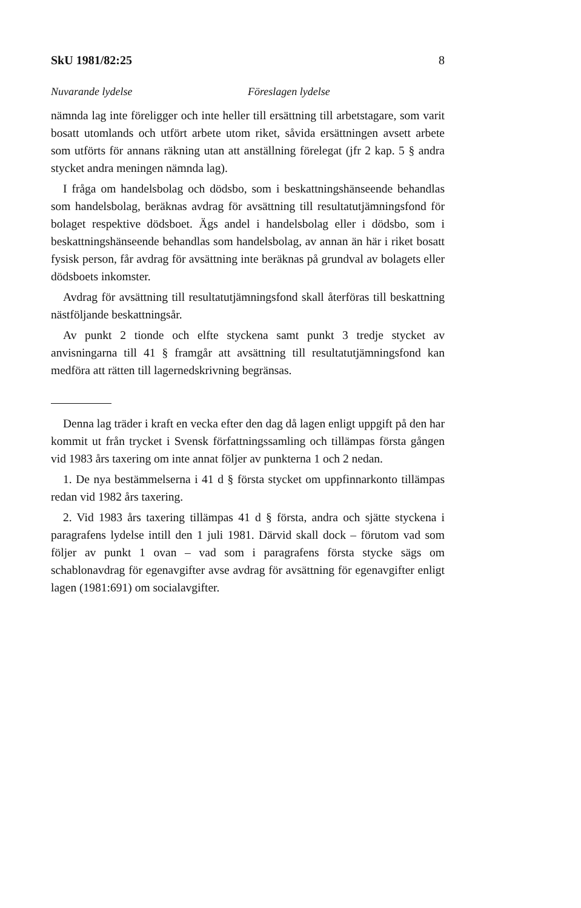SkU 1981/82:25 8
Nuvarande lydelse Föreslagen lydelse
nämnda lag inte föreligger och inte heller till ersättning till arbetstagare, som varit bosatt utomlands och utfört arbete utom riket, såvida ersättningen avsett arbete som utförts för annans räkning utan att anställning förelegat (jfr 2 kap. 5 § andra stycket andra meningen nämnda lag).
I fråga om handelsbolag och dödsbo, som i beskattningshänseende behandlas som handelsbolag, beräknas avdrag för avsättning till resultatutjämningsfond för bolaget respektive dödsboet. Ägs andel i handelsbolag eller i dödsbo, som i beskattningshänseende behandlas som handelsbolag, av annan än här i riket bosatt fysisk person, får avdrag för avsättning inte beräknas på grundval av bolagets eller dödsboets inkomster.
Avdrag för avsättning till resultatutjämningsfond skall återföras till beskattning nästföljande beskattningsår.
Av punkt 2 tionde och elfte styckena samt punkt 3 tredje stycket av anvisningarna till 41 § framgår att avsättning till resultatutjämningsfond kan medföra att rätten till lagernedskrivning begränsas.
Denna lag träder i kraft en vecka efter den dag då lagen enligt uppgift på den har kommit ut från trycket i Svensk författningssamling och tillämpas första gången vid 1983 års taxering om inte annat följer av punkterna 1 och 2 nedan.
1. De nya bestämmelserna i 41 d § första stycket om uppfinnarkonto tillämpas redan vid 1982 års taxering.
2. Vid 1983 års taxering tillämpas 41 d § första, andra och sjätte styckena i paragrafens lydelse intill den 1 juli 1981. Därvid skall dock – förutom vad som följer av punkt 1 ovan – vad som i paragrafens första stycke sägs om schablonavdrag för egenavgifter avse avdrag för avsättning för egenavgifter enligt lagen (1981:691) om socialavgifter.